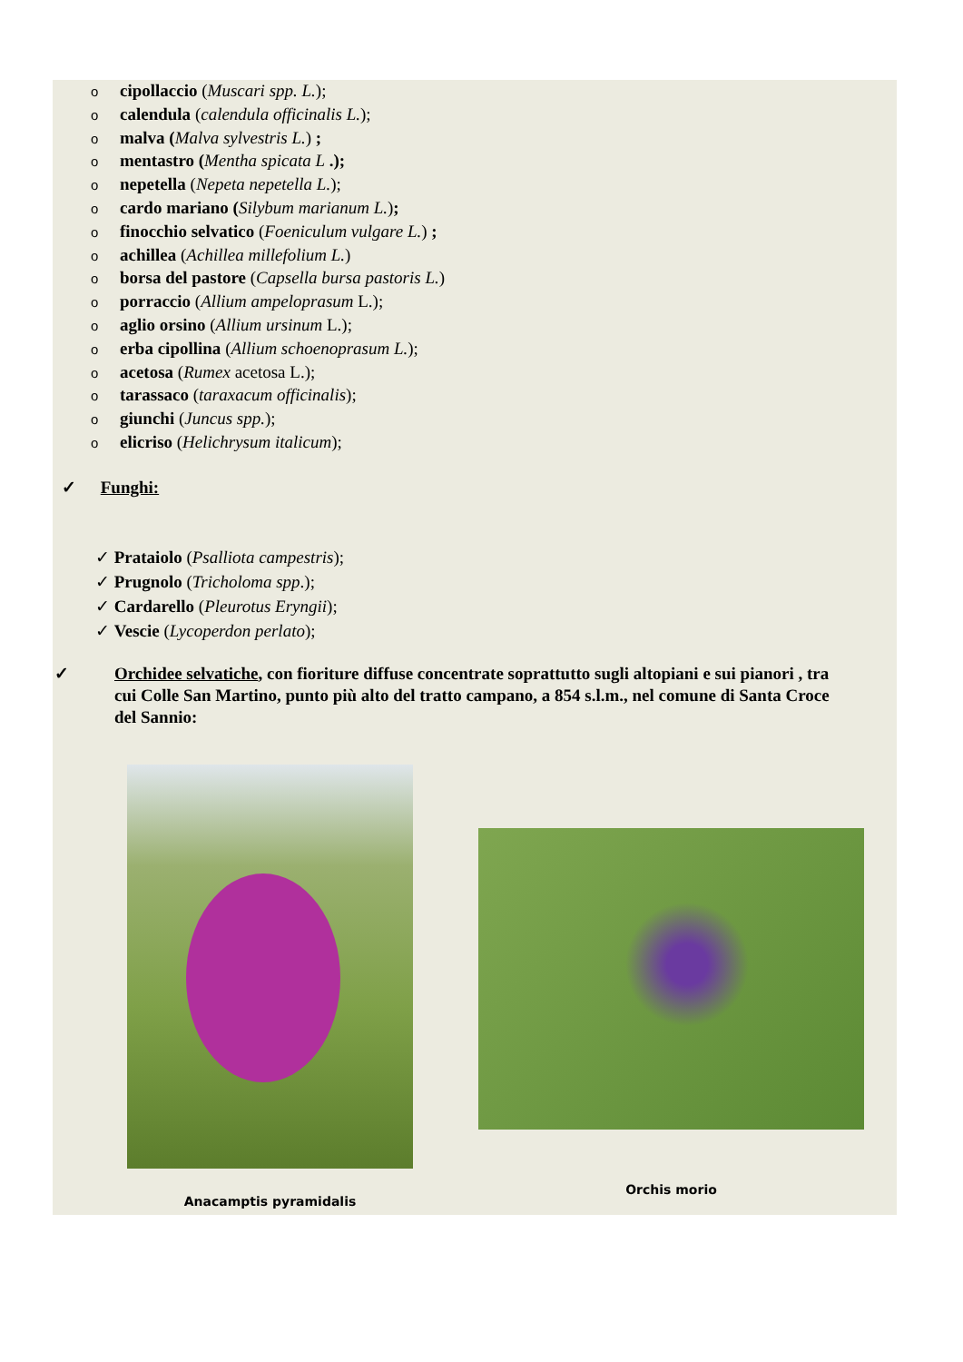ocipollaccio (Muscari spp. L.);
ocalendula (calendula officinalis L.);
omalva (Malva sylvestris L.) ;
omentastro (Mentha spicata L .);
onepetella (Nepeta nepetella L.);
ocardo mariano (Silybum marianum L.);
ofinocchio selvatico (Foeniculum vulgare L.) ;
oachillea (Achillea millefolium L.)
oborsa del pastore (Capsella bursa pastoris L.)
oporraccio (Allium ampeloprasum L.);
oaglio orsino (Allium ursinum L.);
oerba cipollina (Allium schoenoprasum L.);
oacetosa (Rumex acetosa L.);
otarassaco (taraxacum officinalis);
ogiunchi (Juncus spp.);
oelicriso (Helichrysum italicum);
✓ Funghi:
✓ Prataiolo (Psalliota campestris);
✓ Prugnolo (Tricholoma spp.);
✓ Cardarello (Pleurotus Eryngii);
✓ Vescie (Lycoperdon perlato);
✓ Orchidee selvatiche, con fioriture diffuse concentrate soprattutto sugli altopiani e sui pianori , tra cui Colle San Martino, punto più alto del tratto campano, a 854 s.l.m., nel comune di Santa Croce del Sannio:
Anacamptis pyramidalis
Orchis morio